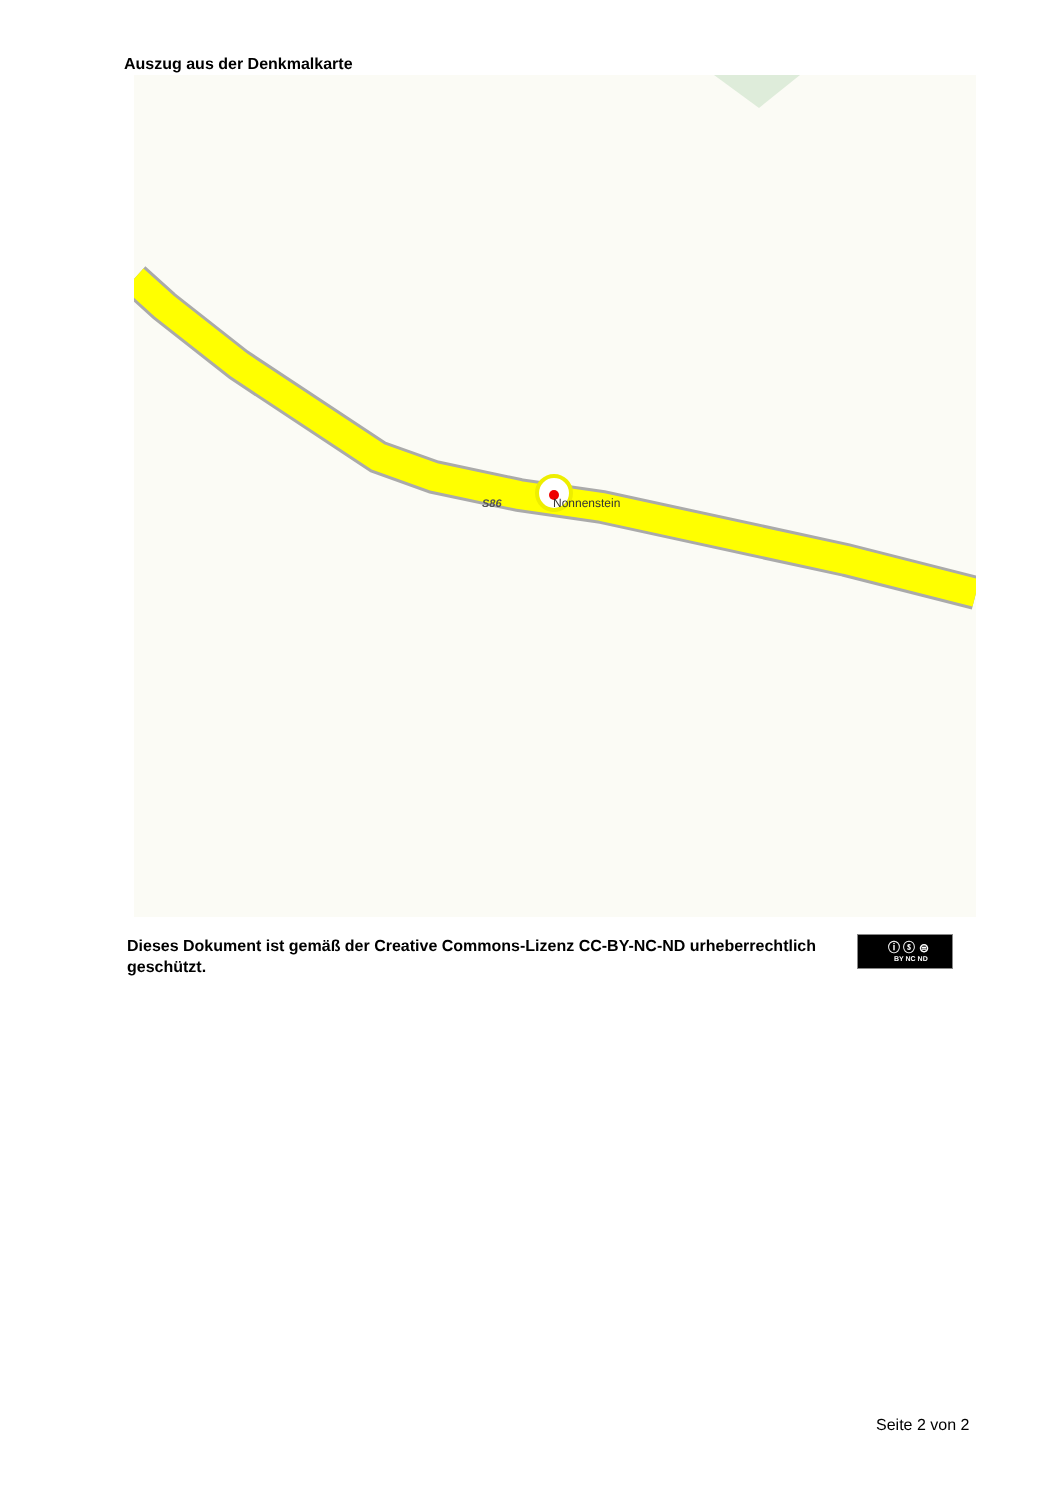Auszug aus der Denkmalkarte
S86
Nonnenstein
Dieses Dokument ist gemäß der Creative Commons-Lizenz CC-BY-NC-ND urheberrechtlich geschützt.
ⓘ ⓢ ⊜
BY NC ND
Seite 2 von 2